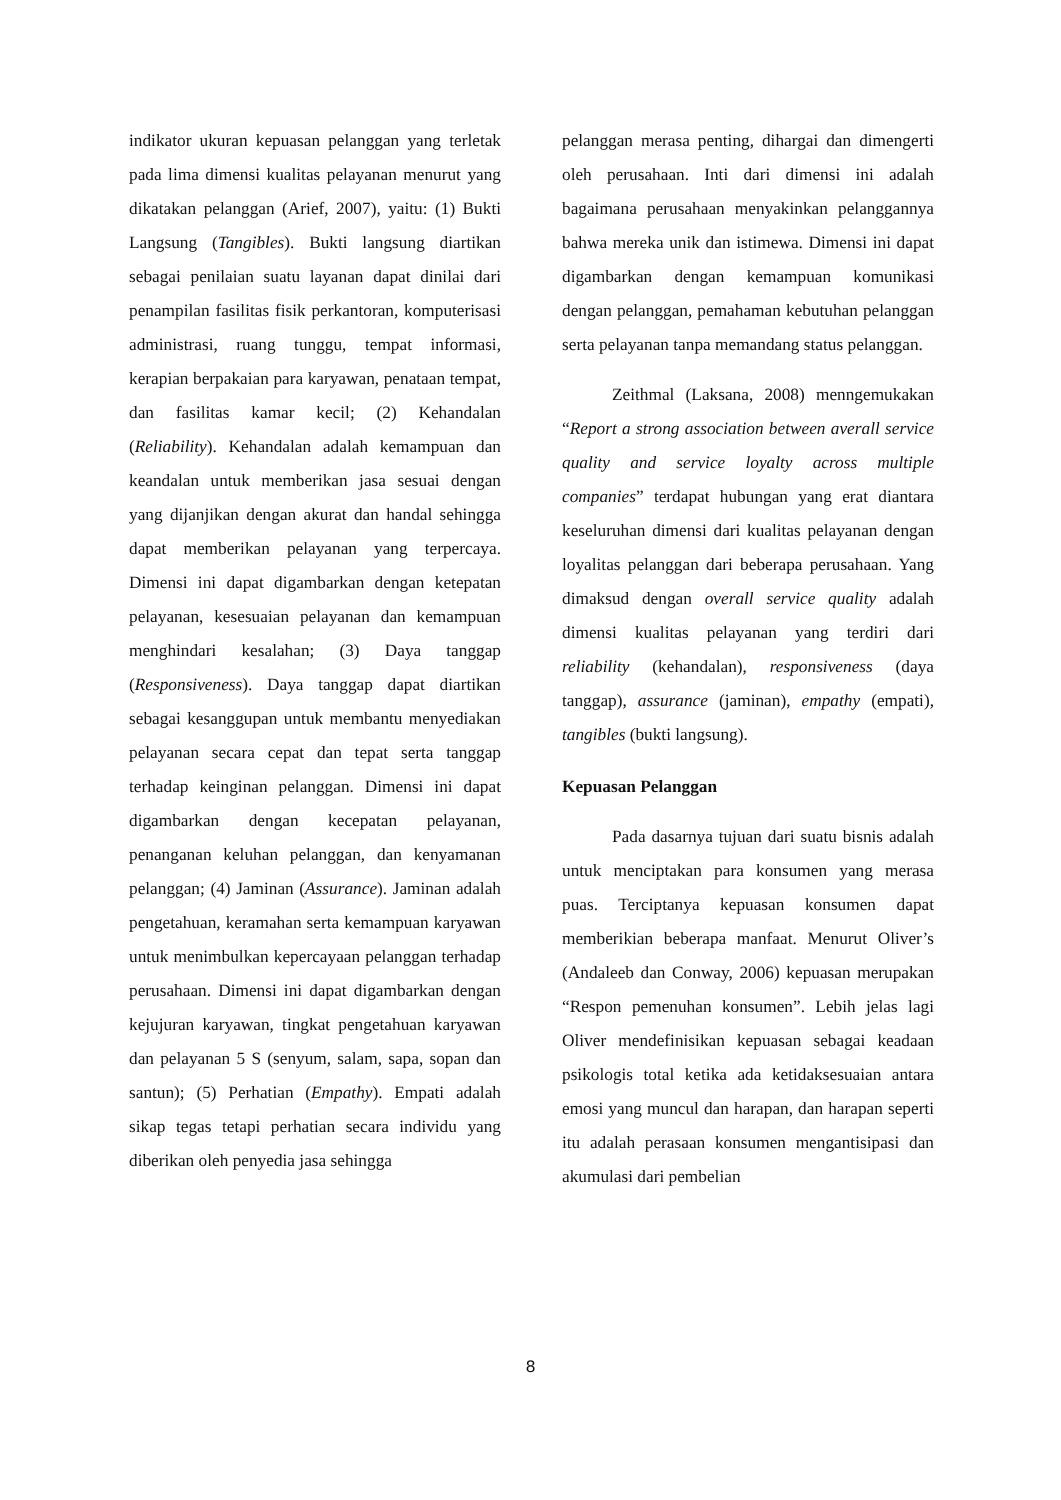indikator ukuran kepuasan pelanggan yang terletak pada lima dimensi kualitas pelayanan menurut yang dikatakan pelanggan (Arief, 2007), yaitu: (1) Bukti Langsung (Tangibles). Bukti langsung diartikan sebagai penilaian suatu layanan dapat dinilai dari penampilan fasilitas fisik perkantoran, komputerisasi administrasi, ruang tunggu, tempat informasi, kerapian berpakaian para karyawan, penataan tempat, dan fasilitas kamar kecil; (2) Kehandalan (Reliability). Kehandalan adalah kemampuan dan keandalan untuk memberikan jasa sesuai dengan yang dijanjikan dengan akurat dan handal sehingga dapat memberikan pelayanan yang terpercaya. Dimensi ini dapat digambarkan dengan ketepatan pelayanan, kesesuaian pelayanan dan kemampuan menghindari kesalahan; (3) Daya tanggap (Responsiveness). Daya tanggap dapat diartikan sebagai kesanggupan untuk membantu menyediakan pelayanan secara cepat dan tepat serta tanggap terhadap keinginan pelanggan. Dimensi ini dapat digambarkan dengan kecepatan pelayanan, penanganan keluhan pelanggan, dan kenyamanan pelanggan; (4) Jaminan (Assurance). Jaminan adalah pengetahuan, keramahan serta kemampuan karyawan untuk menimbulkan kepercayaan pelanggan terhadap perusahaan. Dimensi ini dapat digambarkan dengan kejujuran karyawan, tingkat pengetahuan karyawan dan pelayanan 5 S (senyum, salam, sapa, sopan dan santun); (5) Perhatian (Empathy). Empati adalah sikap tegas tetapi perhatian secara individu yang diberikan oleh penyedia jasa sehingga
pelanggan merasa penting, dihargai dan dimengerti oleh perusahaan. Inti dari dimensi ini adalah bagaimana perusahaan menyakinkan pelanggannya bahwa mereka unik dan istimewa. Dimensi ini dapat digambarkan dengan kemampuan komunikasi dengan pelanggan, pemahaman kebutuhan pelanggan serta pelayanan tanpa memandang status pelanggan.
Zeithmal (Laksana, 2008) menngemukakan “Report a strong association between averall service quality and service loyalty across multiple companies” terdapat hubungan yang erat diantara keseluruhan dimensi dari kualitas pelayanan dengan loyalitas pelanggan dari beberapa perusahaan. Yang dimaksud dengan overall service quality adalah dimensi kualitas pelayanan yang terdiri dari reliability (kehandalan), responsiveness (daya tanggap), assurance (jaminan), empathy (empati), tangibles (bukti langsung).
Kepuasan Pelanggan
Pada dasarnya tujuan dari suatu bisnis adalah untuk menciptakan para konsumen yang merasa puas. Terciptanya kepuasan konsumen dapat memberikian beberapa manfaat. Menurut Oliver’s (Andaleeb dan Conway, 2006) kepuasan merupakan “Respon pemenuhan konsumen”. Lebih jelas lagi Oliver mendefinisikan kepuasan sebagai keadaan psikologis total ketika ada ketidaksesuaian antara emosi yang muncul dan harapan, dan harapan seperti itu adalah perasaan konsumen mengantisipasi dan akumulasi dari pembelian
8